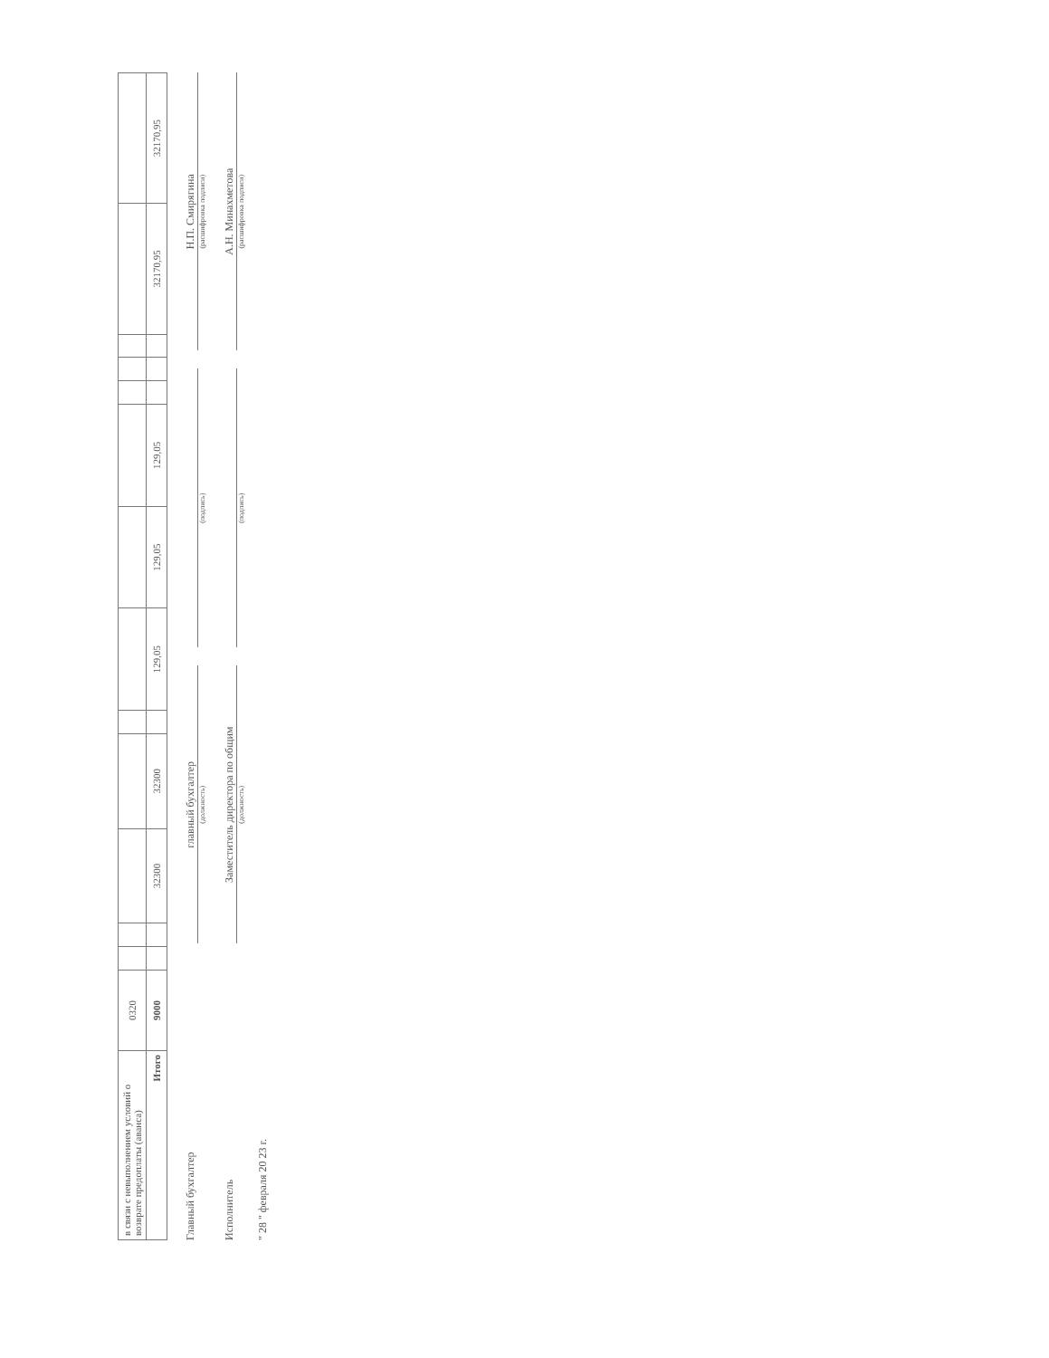| в связи с невыполнением условий о возврате предоплаты (аванса) | 0320 | | | | | | | | | | | | | |
| Итого | 9000 | | | 32300 | 32300 | | 129,05 | 129,05 | 129,05 | | | | 32170,95 | 32170,95 |
Главный бухгалтер
главный бухгалтер
Н.П. Смирягина
(должность)
(подпись)
(расшифровка подписи)
Исполнитель
Заместитель директора по общим
А.Н. Минахметова
(должность)
(подпись)
(расшифровка подписи)
" 28 " февраля 20 23 г.